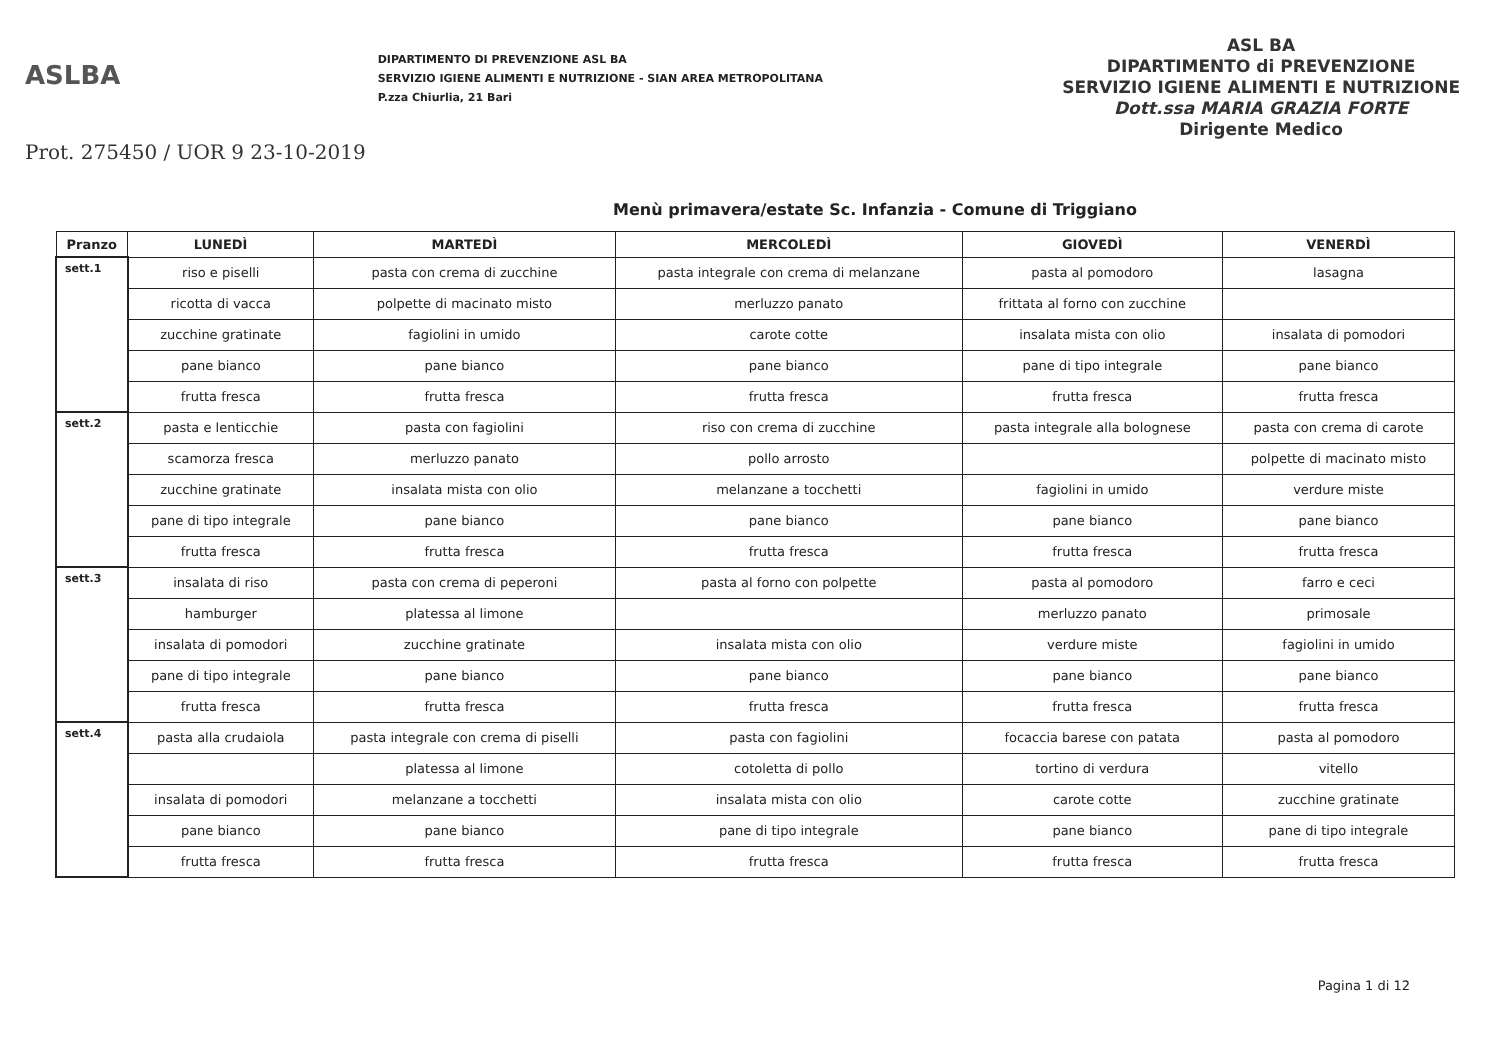ASLBA
Prot. 275450 / UOR 9 23-10-2019
DIPARTIMENTO DI PREVENZIONE ASL BA
SERVIZIO IGIENE ALIMENTI E NUTRIZIONE - SIAN AREA METROPOLITANA
P.zza Chiurlia, 21 Bari
ASL BA
DIPARTIMENTO di PREVENZIONE
SERVIZIO IGIENE ALIMENTI E NUTRIZIONE
Dott.ssa MARIA GRAZIA FORTE
Dirigente Medico
Menù primavera/estate Sc. Infanzia - Comune di Triggiano
| Pranzo | LUNEDÌ | MARTEDÌ | MERCOLEDÌ | GIOVEDÌ | VENERDÌ |
| --- | --- | --- | --- | --- | --- |
| sett.1 | riso e piselli | pasta con crema di zucchine | pasta integrale con crema di melanzane | pasta al pomodoro | lasagna |
| | ricotta di vacca | polpette di macinato misto | merluzzo panato | frittata al forno con zucchine | |
| | zucchine gratinate | fagiolini in umido | carote cotte | insalata mista con olio | insalata di pomodori |
| | pane bianco | pane bianco | pane bianco | pane di tipo integrale | pane bianco |
| | frutta fresca | frutta fresca | frutta fresca | frutta fresca | frutta fresca |
| sett.2 | pasta e lenticchie | pasta con fagiolini | riso con crema di zucchine | pasta integrale alla bolognese | pasta con crema di carote |
| | scamorza fresca | merluzzo panato | pollo arrosto | | polpette di macinato misto |
| | zucchine gratinate | insalata mista con olio | melanzane a tocchetti | fagiolini in umido | verdure miste |
| | pane di tipo integrale | pane bianco | pane bianco | pane bianco | pane bianco |
| | frutta fresca | frutta fresca | frutta fresca | frutta fresca | frutta fresca |
| sett.3 | insalata di riso | pasta con crema di peperoni | pasta al forno con polpette | pasta al pomodoro | farro e ceci |
| | hamburger | platessa al limone | | merluzzo panato | primosale |
| | insalata di pomodori | zucchine gratinate | insalata mista con olio | verdure miste | fagiolini in umido |
| | pane di tipo integrale | pane bianco | pane bianco | pane bianco | pane bianco |
| | frutta fresca | frutta fresca | frutta fresca | frutta fresca | frutta fresca |
| sett.4 | pasta alla crudaiola | pasta integrale con crema di piselli | pasta con fagiolini | focaccia barese con patata | pasta al pomodoro |
| | | platessa al limone | cotoletta di pollo | tortino di verdura | vitello |
| | insalata di pomodori | melanzane a tocchetti | insalata mista con olio | carote cotte | zucchine gratinate |
| | pane bianco | pane bianco | pane di tipo integrale | pane bianco | pane di tipo integrale |
| | frutta fresca | frutta fresca | frutta fresca | frutta fresca | frutta fresca |
Pagina 1 di 12